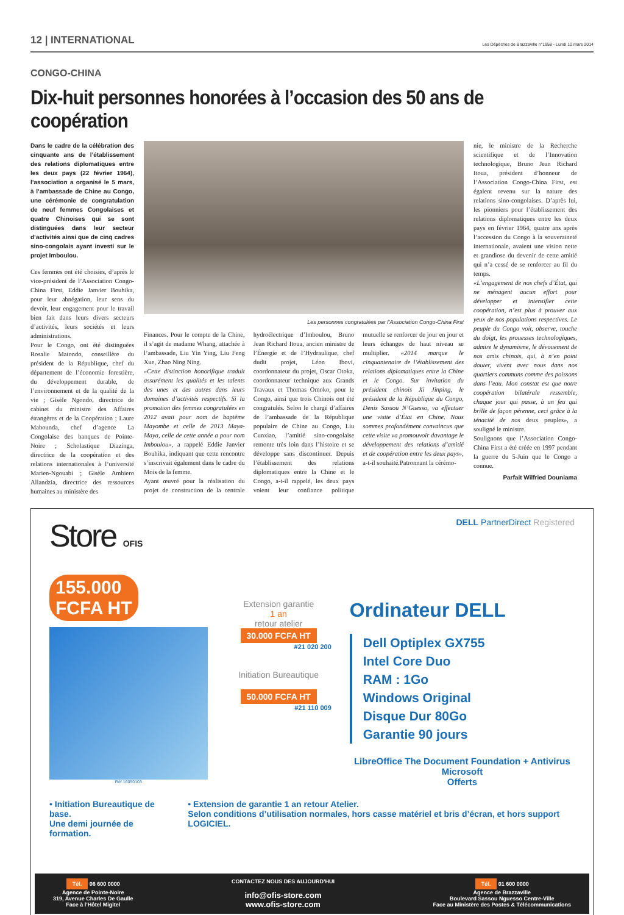12 | INTERNATIONAL
Les Dépêches de Brazzaville n°1958 - Lundi 10 mars 2014
CONGO-CHINA
Dix-huit personnes honorées à l’occasion des 50 ans de coopération
Dans le cadre de la célébration des cinquante ans de l’établissement des relations diplomatiques entre les deux pays (22 février 1964), l’association a organisé le 5 mars, à l’ambassade de Chine au Congo, une cérémonie de congratulation de neuf femmes Congolaises et quatre Chinoises qui se sont distinguées dans leur secteur d’activités ainsi que de cinq cadres sino-congolais ayant investi sur le projet Imboulou.
Ces femmes ont été choisies, d’après le vice-président de l’Association Congo-China First, Eddie Janvier Bouhika, pour leur abnégation, leur sens du devoir, leur engagement pour le travail bien fait dans leurs divers secteurs d’activités, leurs sociétés et leurs administrations.
Pour le Congo, ont été distinguées Rosalie Matondo, conseillère du président de la République, chef du département de l’économie forestière, du développement durable, de l’environnement et de la qualité de la vie ; Gisèle Ngondo, directrice de cabinet du ministre des Affaires étrangères et de la Coopération ; Laure Mabounda, chef d’agence La Congolaise des banques de Pointe-Noire ; Scholastique Diazinga, directrice de la coopération et des relations internationales à l’université Marien-Ngouabi ; Gisèle Ambiero Allandzia, directrice des ressources humaines au ministère des
Les personnes congratulées par l’Association Congo-China First
Finances. Pour le compte de la Chine, il s’agit de madame Whang, attachée à l’ambassade, Liu Yin Ying, Liu Feng Xue, Zhao Ning Ning.
«Cette distinction honorifique traduit assurément les qualités et les talents des unes et des autres dans leurs domaines d’activités respectifs. Si la promotion des femmes congratulées en 2012 avait pour nom de baptême Mayombe et celle de 2013 Maya-Maya, celle de cette année a pour nom Imboulou», a rappelé Eddie Janvier Bouhika, indiquant que cette rencontre s’inscrivait également dans le cadre du Mois de la femme.
Ayant œuvré pour la réalisation du projet de construction de la centrale hydroélectrique d’Imboulou, Bruno Jean Richard Itoua, ancien ministre de l’Énergie et de l’Hydraulique, chef dudit projet, Léon Ibovi, coordonnateur du projet, Oscar Otoka, coordonnateur technique aux Grands Travaux et Thomas Omoko, pour le Congo, ainsi que trois Chinois ont été congratulés. Selon le chargé d’affaires de l’ambassade de la République populaire de Chine au Congo, Liu Cunxiao, l’amitié sino-congolaise remonte très loin dans l’histoire et se développe sans discontinuer. Depuis l’établissement des relations diplomatiques entre la Chine et le Congo, a-t-il rappelé, les deux pays voient leur confiance politique mutuelle se renforcer de jour en jour et leurs échanges de haut niveau se multiplier. «2014 marque le cinquantenaire de l’établissement des relations diplomatiques entre la Chine et le Congo. Sur invitation du président chinois Xi Jinping, le président de la République du Congo, Denis Sassou N’Guesso, va effectuer une visite d’État en Chine. Nous sommes profondément convaincus que cette visite va promouvoir davantage le développement des relations d’amitié et de coopération entre les deux pays», a-t-il souhaité.Patronnant la cérémo-
nie, le ministre de la Recherche scientifique et de l’Innovation technologique, Bruno Jean Richard Itoua, président d’honneur de l’Association Congo-China First, est égalent revenu sur la nature des relations sino-congolaises. D’après lui, les pionniers pour l’établissement des relations diplomatiques entre les deux pays en février 1964, quatre ans après l’accession du Congo à la souveraineté internationale, avaient une vision nette et grandiose du devenir de cette amitié qui n’a cessé de se renforcer au fil du temps.
«L’engagement de nos chefs d’État, qui ne ménagent aucun effort pour développer et intensifier cette coopération, n’est plus à prouver aux yeux de nos populations respectives. Le peuple du Congo voit, observe, touche du doigt, les prouesses technologiques, admire le dynamisme, le dévouement de nos amis chinois, qui, à n’en point douter, vivent avec nous dans nos quartiers communs comme des poissons dans l’eau. Mon constat est que notre coopération bilatérale ressemble, chaque jour qui passe, à un feu qui brille de façon pérenne, ceci grâce à la ténacité de nos deux peuples», a souligné le ministre.
Soulignons que l’Association Congo-China First a été créée en 1997 pendant la guerre du 5-Juin que le Congo a connue.
Parfait Wilfried Douniama
Store OFIS DELL PartnerDirect Registered
155.000
FCFA HT
Réf.16050103
Extension garantie
1 an
retour atelier
30.000 FCFA HT
#21 020 200
Initiation Bureautique
50.000 FCFA HT
#21 110 009
Ordinateur DELL
Dell Optiplex GX755
Intel Core Duo
RAM : 1Go
Windows Original
Disque Dur 80Go
Garantie 90 jours
LibreOffice The Document Foundation + Antivirus Microsoft
Offerts
• Initiation Bureautique de base.
Une demi journée de formation.
• Extension de garantie 1 an retour Atelier.
Selon conditions d’utilisation normales, hors casse matériel et bris d’écran, et hors support LOGICIEL.
Tél. 06 600 0000
Agence de Pointe-Noire
319, Avenue Charles De Gaulle
Face à l’Hôtel Migitel
CONTACTEZ NOUS DES AUJOURD’HUI
info@ofis-store.com
www.ofis-store.com
Tél. 01 600 0000
Agence de Brazzaville
Boulevard Sassou Nguesso Centre-Ville
Face au Ministère des Postes & Télécommunications